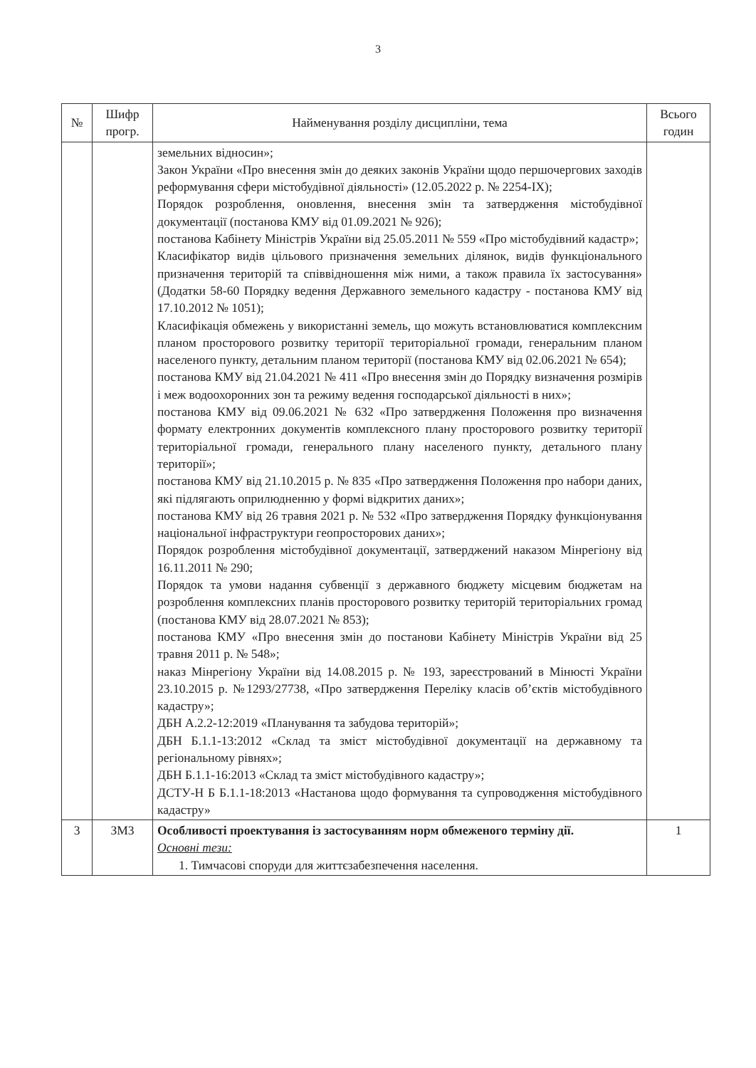3
| № | Шифр прогр. | Найменування розділу дисципліни, тема | Всього годин |
| --- | --- | --- | --- |
| | | земельних відносин»; Закон України «Про внесення змін до деяких законів України щодо першочергових заходів реформування сфери містобудівної діяльності» (12.05.2022 р. № 2254-IX); Порядок розроблення, оновлення, внесення змін та затвердження містобудівної документації (постанова КМУ від 01.09.2021 № 926); постанова Кабінету Міністрів України від 25.05.2011 № 559 «Про містобудівний кадастр»; Класифікатор видів цільового призначення земельних ділянок, видів функціонального призначення територій та співвідношення між ними, а також правила їх застосування» (Додатки 58-60 Порядку ведення Державного земельного кадастру - постанова КМУ від 17.10.2012 № 1051); Класифікація обмежень у використанні земель, що можуть встановлюватися комплексним планом просторового розвитку території територіальної громади, генеральним планом населеного пункту, детальним планом території (постанова КМУ від 02.06.2021 № 654); постанова КМУ від 21.04.2021 № 411 «Про внесення змін до Порядку визначення розмірів і меж водоохоронних зон та режиму ведення господарської діяльності в них»; постанова КМУ від 09.06.2021 № 632 «Про затвердження Положення про визначення формату електронних документів комплексного плану просторового розвитку території територіальної громади, генерального плану населеного пункту, детального плану території»; постанова КМУ від 21.10.2015 р. № 835 «Про затвердження Положення про набори даних, які підлягають оприлюдненню у формі відкритих даних»; постанова КМУ від 26 травня 2021 р. № 532 «Про затвердження Порядку функціонування національної інфраструктури геопросторових даних»; Порядок розроблення містобудівної документації, затверджений наказом Мінрегіону від 16.11.2011 № 290; Порядок та умови надання субвенції з державного бюджету місцевим бюджетам на розроблення комплексних планів просторового розвитку територій територіальних громад (постанова КМУ від 28.07.2021 № 853); постанова КМУ «Про внесення змін до постанови Кабінету Міністрів України від 25 травня 2011 р. № 548»; наказ Мінрегіону України від 14.08.2015 р. № 193, зареєстрований в Мінюсті України 23.10.2015 р. №1293/27738, «Про затвердження Переліку класів об’єктів містобудівного кадастру»; ДБН А.2.2-12:2019 «Планування та забудова територій»; ДБН Б.1.1-13:2012 «Склад та зміст містобудівної документації на державному та регіональному рівнях»; ДБН Б.1.1-16:2013 «Склад та зміст містобудівного кадастру»; ДСТУ-Н Б Б.1.1-18:2013 «Настанова щодо формування та супроводження містобудівного кадастру» | |
| 3 | ЗМ3 | Особливості проектування із застосуванням норм обмеженого терміну дії. Основні тези: 1. Тимчасові споруди для життєзабезпечення населення. | 1 |